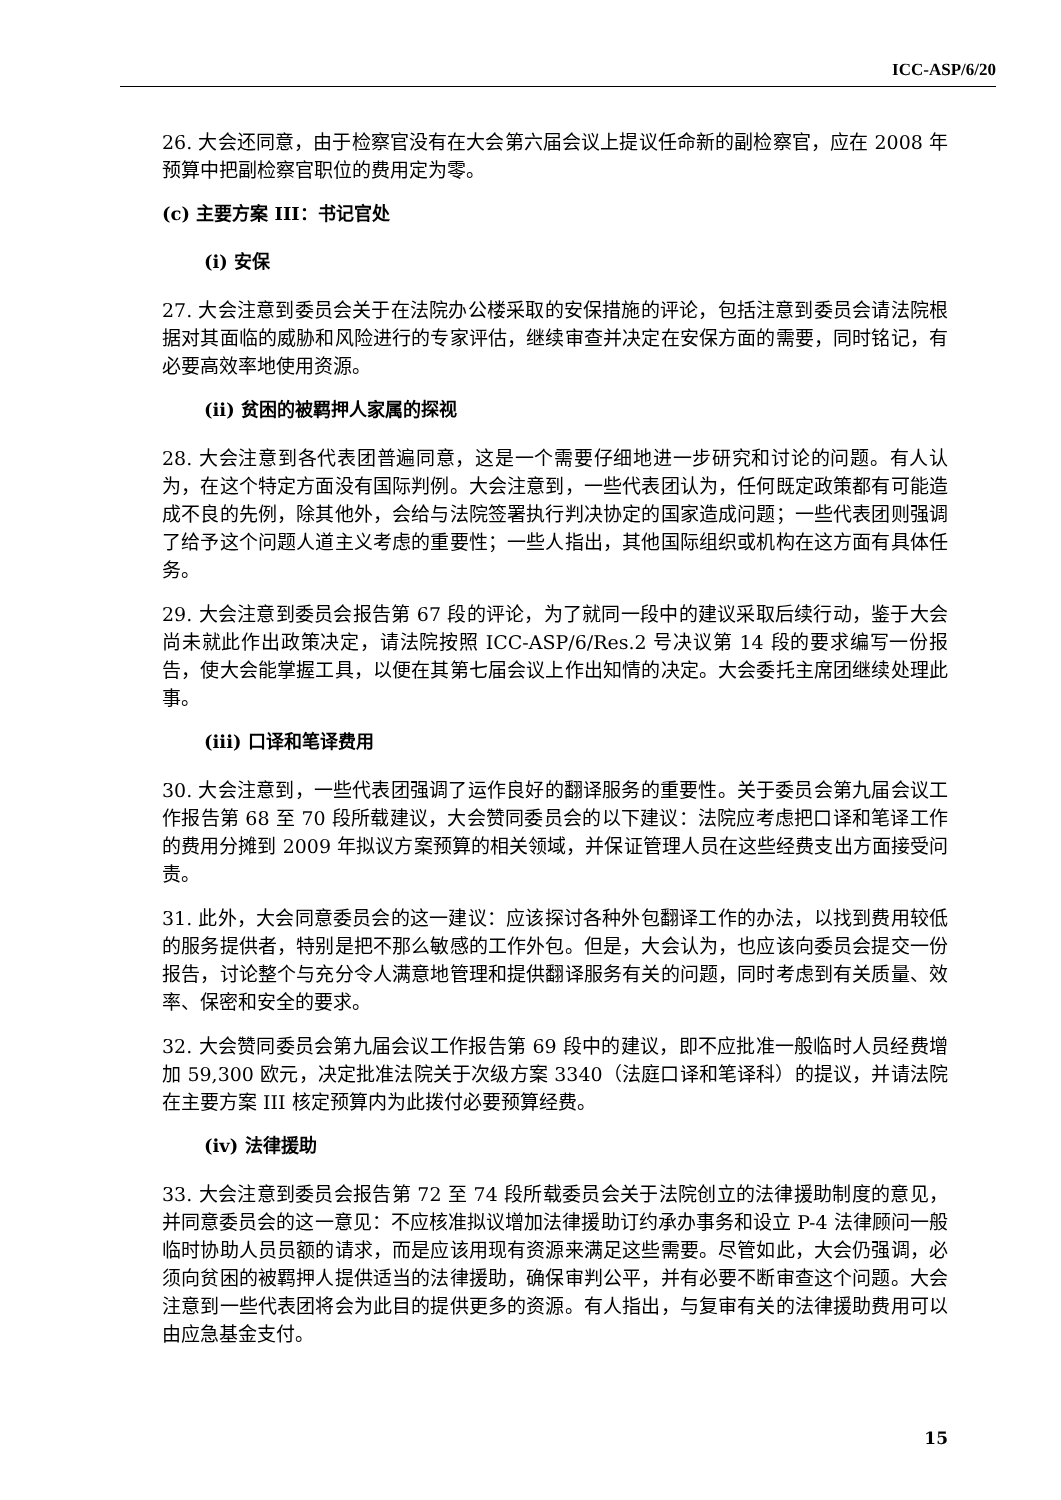ICC-ASP/6/20
26. 大会还同意，由于检察官没有在大会第六届会议上提议任命新的副检察官，应在 2008 年预算中把副检察官职位的费用定为零。
(c) 主要方案 III：书记官处
(i) 安保
27. 大会注意到委员会关于在法院办公楼采取的安保措施的评论，包括注意到委员会请法院根据对其面临的威胁和风险进行的专家评估，继续审查并决定在安保方面的需要，同时铭记，有必要高效率地使用资源。
(ii) 贫困的被羁押人家属的探视
28. 大会注意到各代表团普遍同意，这是一个需要仔细地进一步研究和讨论的问题。有人认为，在这个特定方面没有国际判例。大会注意到，一些代表团认为，任何既定政策都有可能造成不良的先例，除其他外，会给与法院签署执行判决协定的国家造成问题；一些代表团则强调了给予这个问题人道主义考虑的重要性；一些人指出，其他国际组织或机构在这方面有具体任务。
29. 大会注意到委员会报告第 67 段的评论，为了就同一段中的建议采取后续行动，鉴于大会尚未就此作出政策决定，请法院按照 ICC-ASP/6/Res.2 号决议第 14 段的要求编写一份报告，使大会能掌握工具，以便在其第七届会议上作出知情的决定。大会委托主席团继续处理此事。
(iii) 口译和笔译费用
30. 大会注意到，一些代表团强调了运作良好的翻译服务的重要性。关于委员会第九届会议工作报告第 68 至 70 段所载建议，大会赞同委员会的以下建议：法院应考虑把口译和笔译工作的费用分摊到 2009 年拟议方案预算的相关领域，并保证管理人员在这些经费支出方面接受问责。
31. 此外，大会同意委员会的这一建议：应该探讨各种外包翻译工作的办法，以找到费用较低的服务提供者，特别是把不那么敏感的工作外包。但是，大会认为，也应该向委员会提交一份报告，讨论整个与充分令人满意地管理和提供翻译服务有关的问题，同时考虑到有关质量、效率、保密和安全的要求。
32. 大会赞同委员会第九届会议工作报告第 69 段中的建议，即不应批准一般临时人员经费增加 59,300 欧元，决定批准法院关于次级方案 3340（法庭口译和笔译科）的提议，并请法院在主要方案 III 核定预算内为此拨付必要预算经费。
(iv) 法律援助
33. 大会注意到委员会报告第 72 至 74 段所载委员会关于法院创立的法律援助制度的意见，并同意委员会的这一意见：不应核准拟议增加法律援助订约承办事务和设立 P-4 法律顾问一般临时协助人员员额的请求，而是应该用现有资源来满足这些需要。尽管如此，大会仍强调，必须向贫困的被羁押人提供适当的法律援助，确保审判公平，并有必要不断审查这个问题。大会注意到一些代表团将会为此目的提供更多的资源。有人指出，与复审有关的法律援助费用可以由应急基金支付。
15